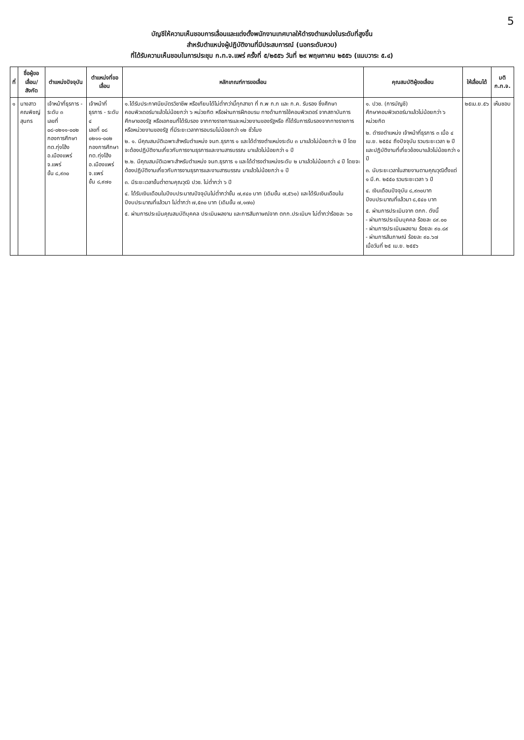5
บัญชีให้ความเห็นชอบการเลื่อนและแต่งตั้งพนักงานเทศบาลให้ดำรงตำแหน่งในระดับที่สูงขึ้น
สำหรับตำแหน่งผู้ปฏิบัติงานที่มีประสบการณ์ (นอกระดับควบ)
ที่ได้รับความเห็นชอบในการประชุม ก.ท.จ.แพร่ ครั้งที่ ๕/๒๕๕๖ วันที่ ๒๙ พฤษภาคม ๒๕๕๖ (แนบวาระ ๕.๔)
| ที่ | ชื่อผู้ขอเลื่อน/ สังกัด | ตำแหน่งปัจจุบัน | ตำแหน่งที่ขอเลื่อน | หลักเกณฑ์การขอเลื่อน | คุณสมบัติผู้ขอเลื่อน | ให้เลื่อนได้ | มติ ก.ท.จ. |
| --- | --- | --- | --- | --- | --- | --- | --- |
| ๑ | นางสาวคณพิชญ์ สุนทร | เจ้าหน้าที่ธุรการ - ระดับ ๓ เลขที่ ๐๘-๐๒๑๑-๐๐๒ กองการศึกษา ทต.ทุ่งโฮ้ง อ.เมืองแพร่ จ.แพร่ ขั้น ๘,๙๓๐ | เจ้าหน้าที่ธุรการ - ระดับ ๔ เลขที่ ๐๘ ๐๒๑๑-๐๐๒ กองการศึกษา ทต.ทุ่งโฮ้ง อ.เมืองแพร่ จ.แพร่ ขั้น ๘,๙๗๐ | ๑.ได้รับประกาศนียบัตรวิชาชีพ หรือเทียบได้ไม่ต่ำกว่านี้ทุกสาขา ที่ ก.พ ก.ท และ ก.ค. รับรอง ซึ่งศึกษาคอมพิวเตอร์มาแล้วไม่น้อยกว่า ๖ หน่วยกิต หรือผ่านการฝึกอบรม ทางด้านการใช้คอมพิวเตอร์ จากสถาบันการศึกษาของรัฐ หรือเอกชนที่ได้รับรอง จากทางราชการและหน่วยงานของรัฐหรือ ที่ได้รับการรับรองจากทางราชการหรือหน่วยงานของรัฐ ที่มีระยะเวลาการอบรมไม่น้อยกว่า ๑๒ ชั่วโมง ๒. ๑. มีคุณสมบัติเฉพาะสำหรับตำแหน่ง จนท.ธุรการ ๑ และได้ดำรงตำแหน่งระดับ ๓ มาแล้วไม่น้อยกว่า ๒ ปี โดยจะต้องปฏิบัติงานเกี่ยวกับการงานธุรการและงานสารบรรณ มาแล้วไม่น้อยกว่า ๑ ปี ๒.๒. มีคุณสมบัติเฉพาะสำหรับตำแหน่ง จนท.ธุรการ ๑ และได้ดำรงตำแหน่งระดับ ๒ มาแล้วไม่น้อยกว่า ๔ ปี โดยจะต้องปฏิบัติงานเกี่ยวกับการงานธุรการและงานสารบรรณ มาแล้วไม่น้อยกว่า ๑ ปี ๓. มีระยะเวลาขั้นต่ำตามคุณวุฒิ ปวช. ไม่ต่ำกว่า ๖ ปี ๔. ได้รับเงินเดือนในปีงบประมาณปัจจุบันไม่ต่ำกว่าขั้น ๗,๙๔๐ บาท (เดิมขั้น ๗,๕๖๐) และได้รับเงินเดือนในปีงบประมาณที่แล้วมา ไม่ต่ำกว่า ๗,๕๓๐ บาท (เดิมขั้น ๗,๑๗๐) ๕. ผ่านการประเมินคุณสมบัติบุคคล ประเมินผลงาน และการสัมภาษณ์จาก ตกก.ประเมินฯ ไม่ต่ำกว่าร้อยละ ๖๐ | ๑. ปวช. (การบัญชี) ศึกษาคอมพิวเตอร์มาแล้วไม่น้อยกว่า ๖ หน่วยกิต ๒. ดำรงตำแหน่ง เจ้าหน้าที่ธุรการ ๓ เมื่อ ๔ เม.ย. ๒๕๕๔ ถึงปัจจุบัน รวมระยะเวลา ๒ ปี และปฏิบัติงานที่เกี่ยวข้องมาแล้วไม่น้อยกว่า ๑ ปี ๓. นับระยะเวลาในสายงานตามคุณวุฒิตั้งแต่ ๑ มี.ค. ๒๕๕๐ รวมระยะเวลา ๖ ปี ๔. เงินเดือนปัจจุบัน ๘,๙๓๐บาท ปีงบประมาณที่แล้วมา ๘,๕๔๐ บาท ๕. ผ่านการประเมินจาก ตกก. ดังนี้ - ผ่านการประเมินบุคคล ร้อยละ ๘๙.๐๐ - ผ่านการประเมินผลงาน ร้อยละ ๙๐.๘๙ - ผ่านการสัมภาษณ์ ร้อยละ ๙๐.๖๗ เมื่อวันที่ ๒๕ เม.ย. ๒๕๕๖ | ๒๕เม.ย.๕๖ | เห็นชอบ |